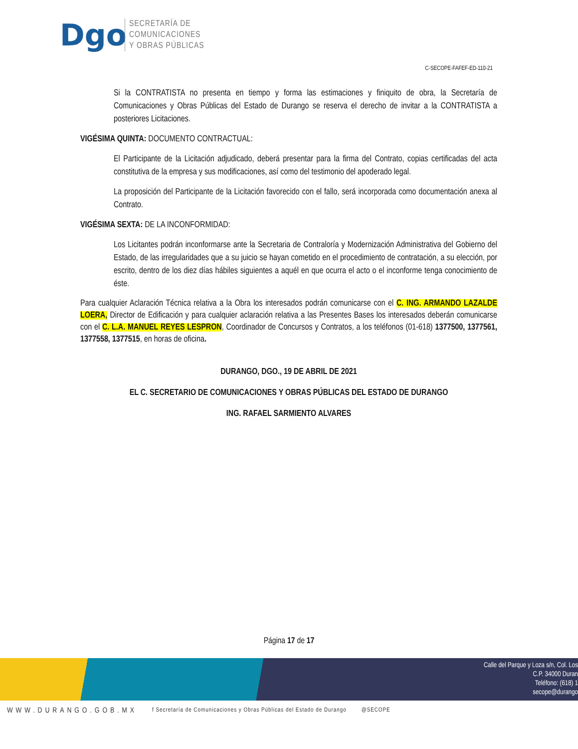Dgo
SECRETARÍA DE
COMUNICACIONES
Y OBRAS PÚBLICAS
C-SECOPE-FAFEF-ED-110-21
Si la CONTRATISTA no presenta en tiempo y forma las estimaciones y finiquito de obra, la Secretaría de Comunicaciones y Obras Públicas del Estado de Durango se reserva el derecho de invitar a la CONTRATISTA a posteriores Licitaciones.
VIGÉSIMA QUINTA: DOCUMENTO CONTRACTUAL:
El Participante de la Licitación adjudicado, deberá presentar para la firma del Contrato, copias certificadas del acta constitutiva de la empresa y sus modificaciones, así como del testimonio del apoderado legal.
La proposición del Participante de la Licitación favorecido con el fallo, será incorporada como documentación anexa al Contrato.
VIGÉSIMA SEXTA: DE LA INCONFORMIDAD:
Los Licitantes podrán inconformarse ante la Secretaria de Contraloría y Modernización Administrativa del Gobierno del Estado, de las irregularidades que a su juicio se hayan cometido en el procedimiento de contratación, a su elección, por escrito, dentro de los diez días hábiles siguientes a aquél en que ocurra el acto o el inconforme tenga conocimiento de éste.
Para cualquier Aclaración Técnica relativa a la Obra los interesados podrán comunicarse con el C. ING. ARMANDO LAZALDE LOERA, Director de Edificación y para cualquier aclaración relativa a las Presentes Bases los interesados deberán comunicarse con el C. L.A. MANUEL REYES LESPRON, Coordinador de Concursos y Contratos, a los teléfonos (01-618) 1377500, 1377561, 1377558, 1377515, en horas de oficina.
DURANGO, DGO., 19 DE ABRIL DE 2021
EL C. SECRETARIO DE COMUNICACIONES Y OBRAS PÚBLICAS DEL ESTADO DE DURANGO
ING. RAFAEL SARMIENTO ALVARES
Página 17 de 17
Calle del Parque y Loza s/n, Col. Los
C.P. 34000 Duran
Teléfono: (618) 1
secope@durango
WWW.DURANGO.GOB.MX f Secretaría de Comunicaciones y Obras Públicas del Estado de Durango @SECOPE